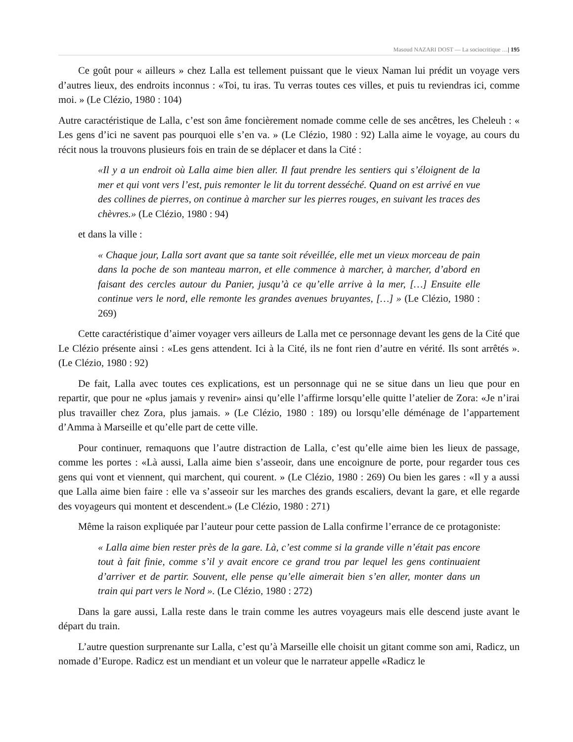Masoud NAZARI DOST — La sociocritique …| 195
Ce goût pour « ailleurs » chez Lalla est tellement puissant que le vieux Naman lui prédit un voyage vers d’autres lieux, des endroits inconnus : «Toi, tu iras. Tu verras toutes ces villes, et puis tu reviendras ici, comme moi. » (Le Clézio, 1980 : 104)
Autre caractéristique de Lalla, c’est son âme foncièrement nomade comme celle de ses ancêtres, les Cheleuh : « Les gens d’ici ne savent pas pourquoi elle s’en va. » (Le Clézio, 1980 : 92) Lalla aime le voyage, au cours du récit nous la trouvons plusieurs fois en train de se déplacer et dans la Cité :
«Il y a un endroit où Lalla aime bien aller. Il faut prendre les sentiers qui s’éloignent de la mer et qui vont vers l’est, puis remonter le lit du torrent desséché. Quand on est arrivé en vue des collines de pierres, on continue à marcher sur les pierres rouges, en suivant les traces des chèvres.» (Le Clézio, 1980 : 94)
et dans la ville :
« Chaque jour, Lalla sort avant que sa tante soit réveillée, elle met un vieux morceau de pain dans la poche de son manteau marron, et elle commence à marcher, à marcher, d’abord en faisant des cercles autour du Panier, jusqu’à ce qu’elle arrive à la mer, […] Ensuite elle continue vers le nord, elle remonte les grandes avenues bruyantes, […] » (Le Clézio, 1980 : 269)
Cette caractéristique d’aimer voyager vers ailleurs de Lalla met ce personnage devant les gens de la Cité que Le Clézio présente ainsi : «Les gens attendent. Ici à la Cité, ils ne font rien d’autre en vérité. Ils sont arrêtés ». (Le Clézio, 1980 : 92)
De fait, Lalla avec toutes ces explications, est un personnage qui ne se situe dans un lieu que pour en repartir, que pour ne «plus jamais y revenir» ainsi qu’elle l’affirme lorsqu’elle quitte l’atelier de Zora: «Je n’irai plus travailler chez Zora, plus jamais. » (Le Clézio, 1980 : 189) ou lorsqu’elle déménage de l’appartement d’Amma à Marseille et qu’elle part de cette ville.
Pour continuer, remaquons que l’autre distraction de Lalla, c’est qu’elle aime bien les lieux de passage, comme les portes : «Là aussi, Lalla aime bien s’asseoir, dans une encoignure de porte, pour regarder tous ces gens qui vont et viennent, qui marchent, qui courent. » (Le Clézio, 1980 : 269) Ou bien les gares : «Il y a aussi que Lalla aime bien faire : elle va s’asseoir sur les marches des grands escaliers, devant la gare, et elle regarde des voyageurs qui montent et descendent.» (Le Clézio, 1980 : 271)
Même la raison expliquée par l’auteur pour cette passion de Lalla confirme l’errance de ce protagoniste:
« Lalla aime bien rester près de la gare. Là, c’est comme si la grande ville n’était pas encore tout à fait finie, comme s’il y avait encore ce grand trou par lequel les gens continuaient d’arriver et de partir. Souvent, elle pense qu’elle aimerait bien s’en aller, monter dans un train qui part vers le Nord ». (Le Clézio, 1980 : 272)
Dans la gare aussi, Lalla reste dans le train comme les autres voyageurs mais elle descend juste avant le départ du train.
L’autre question surprenante sur Lalla, c’est qu’à Marseille elle choisit un gitant comme son ami, Radicz, un nomade d’Europe. Radicz est un mendiant et un voleur que le narrateur appelle «Radicz le